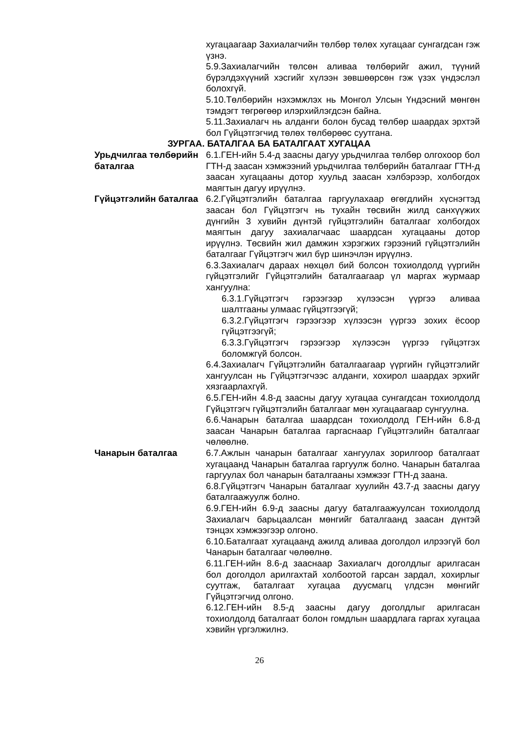хугацаагаар Захиалагчийн төлбөр төлөх хугацааг сунгагдсан гэж үзнэ.
5.9.Захиалагчийн төлсөн аливаа төлбөрийг ажил, түүний бүрэлдэхүүний хэсгийг хүлээн зөвшөөрсөн гэж үзэх үндэслэл болохгүй.
5.10.Төлбөрийн нэхэмжлэх нь Монгол Улсын Үндэсний мөнгөн тэмдэгт төгрөгөөр илэрхийлэгдсэн байна.
5.11.Захиалагч нь алданги болон бусад төлбөр шаардах эрхтэй бол Гүйцэтгэгчид төлөх төлбөрөөс суутгана.
ЗУРГАА. БАТАЛГАА БА БАТАЛГААТ ХУГАЦАА
Урьдчилгаа төлбөрийн баталгаа
6.1.ГЕН-ийн 5.4-д заасны дагуу урьдчилгаа төлбөр олгохоор бол ГТН-д заасан хэмжээний урьдчилгаа төлбөрийн баталгааг ГТН-д заасан хугацааны дотор хуульд заасан хэлбэрээр, холбогдох маягтын дагуу ирүүлнэ.
Гүйцэтгэлийн баталгаа
6.2.Гүйцэтгэлийн баталгаа гаргуулахаар өгөгдлийн хүснэгтэд заасан бол Гүйцэтгэгч нь тухайн төсвийн жилд санхүүжих дүнгийн 3 хувийн дүнтэй гүйцэтгэлийн баталгааг холбогдох маягтын дагуу захиалагчаас шаардсан хугацааны дотор ирүүлнэ. Төсвийн жил дамжин хэрэгжих гэрээний гүйцэтгэлийн баталгааг Гүйцэтгэгч жил бүр шинэчлэн ирүүлнэ.
6.3.Захиалагч дараах нөхцөл бий болсон тохиолдолд үүргийн гүйцэтгэлийг Гүйцэтгэлийн баталгаагаар үл маргах журмаар хангуулна:
6.3.1.Гүйцэтгэгч гэрээгээр хүлээсэн үүргээ аливаа шалтгааны улмаас гүйцэтгээгүй;
6.3.2.Гүйцэтгэгч гэрээгээр хүлээсэн үүргээ зохих ёсоор гүйцэтгээгүй;
6.3.3.Гүйцэтгэгч гэрээгээр хүлээсэн үүргээ гүйцэтгэх боломжгүй болсон.
6.4.Захиалагч Гүйцэтгэлийн баталгаагаар үүргийн гүйцэтгэлийг хангуулсан нь Гүйцэтгэгчээс алданги, хохирол шаардах эрхийг хязгаарлахгүй.
6.5.ГЕН-ийн 4.8-д заасны дагуу хугацаа сунгагдсан тохиолдолд Гүйцэтгэгч гүйцэтгэлийн баталгааг мөн хугацаагаар сунгуулна.
6.6.Чанарын баталгаа шаардсан тохиолдолд ГЕН-ийн 6.8-д заасан Чанарын баталгаа гаргаснаар Гүйцэтгэлийн баталгааг чөлөөлнө.
Чанарын баталгаа 6.7.Ажлын чанарын баталгааг хангуулах зорилгоор баталгаат хугацаанд Чанарын баталгаа гаргуулж болно. Чанарын баталгаа гаргуулах бол чанарын баталгааны хэмжээг ГТН-д заана.
6.8.Гүйцэтгэгч Чанарын баталгааг хуулийн 43.7-д заасны дагуу баталгаажуулж болно.
6.9.ГЕН-ийн 6.9-д заасны дагуу баталгаажуулсан тохиолдолд Захиалагч барьцаалсан мөнгийг баталгаанд заасан дүнтэй тэнцэх хэмжээгээр олгоно.
6.10.Баталгаат хугацаанд ажилд аливаа доголдол илрээгүй бол Чанарын баталгааг чөлөөлнө.
6.11.ГЕН-ийн 8.6-д зааснаар Захиалагч доголдлыг арилгасан бол доголдол арилгахтай холбоотой гарсан зардал, хохирлыг суутгаж, баталгаат хугацаа дуусмагц үлдсэн мөнгийг Гүйцэтгэгчид олгоно.
6.12.ГЕН-ийн 8.5-д заасны дагуу доголдлыг арилгасан тохиолдолд баталгаат болон гомдлын шаардлага гаргах хугацаа хэвийн үргэлжилнэ.
26